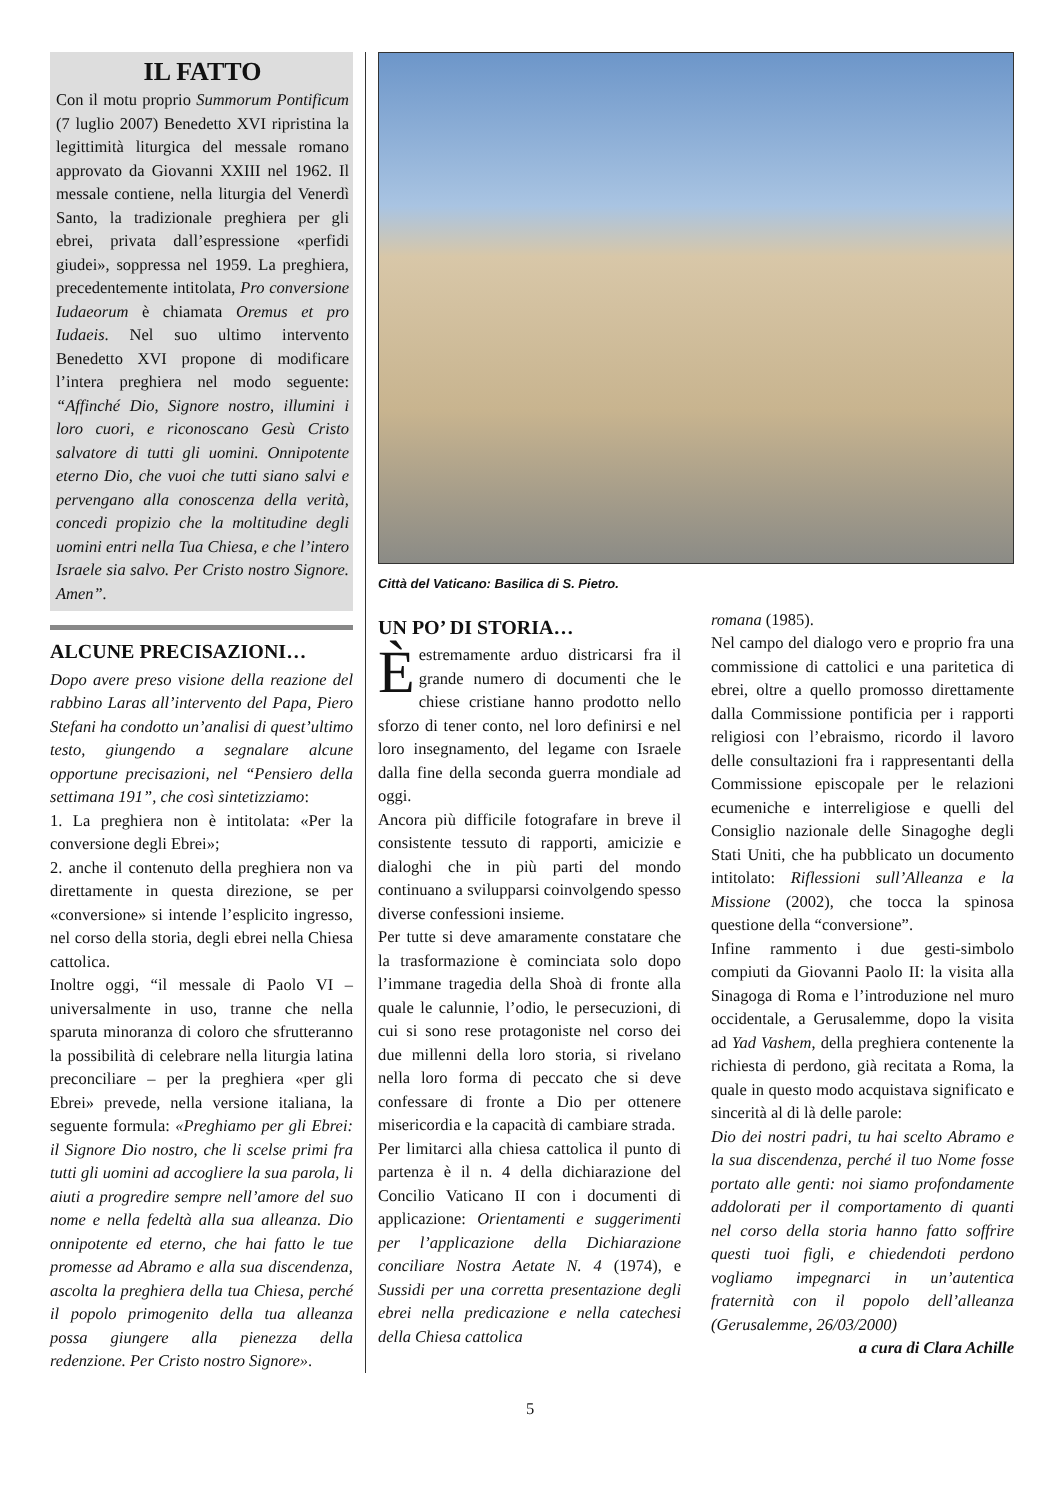IL FATTO
Con il motu proprio Summorum Pontificum (7 luglio 2007) Benedetto XVI ripristina la legittimità liturgica del messale romano approvato da Giovanni XXIII nel 1962. Il messale contiene, nella liturgia del Venerdì Santo, la tradizionale preghiera per gli ebrei, privata dall’espressione «perfidi giudei», soppressa nel 1959. La preghiera, precedentemente intitolata, Pro conversione Iudaeorum è chiamata Oremus et pro Iudaeis. Nel suo ultimo intervento Benedetto XVI propone di modificare l’intera preghiera nel modo seguente: “Affinché Dio, Signore nostro, illumini i loro cuori, e riconoscano Gesù Cristo salvatore di tutti gli uomini. Onnipotente eterno Dio, che vuoi che tutti siano salvi e pervengano alla conoscenza della verità, concedi propizio che la moltitudine degli uomini entri nella Tua Chiesa, e che l’intero Israele sia salvo. Per Cristo nostro Signore. Amen”.
ALCUNE PRECISAZIONI…
Dopo avere preso visione della reazione del rabbino Laras all’intervento del Papa, Piero Stefani ha condotto un’analisi di quest’ultimo testo, giungendo a segnalare alcune opportune precisazioni, nel “Pensiero della settimana 191”, che così sintetizziamo:
1. La preghiera non è intitolata: «Per la conversione degli Ebrei»;
2. anche il contenuto della preghiera non va direttamente in questa direzione, se per «conversione» si intende l’esplicito ingresso, nel corso della storia, degli ebrei nella Chiesa cattolica.
Inoltre oggi, “il messale di Paolo VI – universalmente in uso, tranne che nella sparuta minoranza di coloro che sfrutteranno la possibilità di celebrare nella liturgia latina preconciliare – per la preghiera «per gli Ebrei» prevede, nella versione italiana, la seguente formula: «Preghiamo per gli Ebrei: il Signore Dio nostro, che li scelse primi fra tutti gli uomini ad accogliere la sua parola, li aiuti a progredire sempre nell’amore del suo nome e nella fedeltà alla sua alleanza. Dio onnipotente ed eterno, che hai fatto le tue promesse ad Abramo e alla sua discendenza, ascolta la preghiera della tua Chiesa, perché il popolo primogenito della tua alleanza possa giungere alla pienezza della redenzione. Per Cristo nostro Signore».
Città del Vaticano: Basilica di S. Pietro.
UN PO’ DI STORIA…
Èestremamente arduo districarsi fra il grande numero di documenti che le chiese cristiane hanno prodotto nello sforzo di tener conto, nel loro definirsi e nel loro insegnamento, del legame con Israele dalla fine della seconda guerra mondiale ad oggi.
Ancora più difficile fotografare in breve il consistente tessuto di rapporti, amicizie e dialoghi che in più parti del mondo continuano a svilupparsi coinvolgendo spesso diverse confessioni insieme.
Per tutte si deve amaramente constatare che la trasformazione è cominciata solo dopo l’immane tragedia della Shoà di fronte alla quale le calunnie, l’odio, le persecuzioni, di cui si sono rese protagoniste nel corso dei due millenni della loro storia, si rivelano nella loro forma di peccato che si deve confessare di fronte a Dio per ottenere misericordia e la capacità di cambiare strada.
Per limitarci alla chiesa cattolica il punto di partenza è il n. 4 della dichiarazione del Concilio Vaticano II con i documenti di applicazione: Orientamenti e suggerimenti per l’applicazione della Dichiarazione conciliare Nostra Aetate N. 4 (1974), e Sussidi per una corretta presentazione degli ebrei nella predicazione e nella catechesi della Chiesa cattolica
romana (1985).
Nel campo del dialogo vero e proprio fra una commissione di cattolici e una paritetica di ebrei, oltre a quello promosso direttamente dalla Commissione pontificia per i rapporti religiosi con l’ebraismo, ricordo il lavoro delle consultazioni fra i rappresentanti della Commissione episcopale per le relazioni ecumeniche e interreligiose e quelli del Consiglio nazionale delle Sinagoghe degli Stati Uniti, che ha pubblicato un documento intitolato: Riflessioni sull’Alleanza e la Missione (2002), che tocca la spinosa questione della “conversione”.
Infine rammento i due gesti-simbolo compiuti da Giovanni Paolo II: la visita alla Sinagoga di Roma e l’introduzione nel muro occidentale, a Gerusalemme, dopo la visita ad Yad Vashem, della preghiera contenente la richiesta di perdono, già recitata a Roma, la quale in questo modo acquistava significato e sincerità al di là delle parole:
Dio dei nostri padri, tu hai scelto Abramo e la sua discendenza, perché il tuo Nome fosse portato alle genti: noi siamo profondamente addolorati per il comportamento di quanti nel corso della storia hanno fatto soffrire questi tuoi figli, e chiedendoti perdono vogliamo impegnarci in un’autentica fraternità con il popolo dell’alleanza (Gerusalemme, 26/03/2000)
a cura di Clara Achille
5